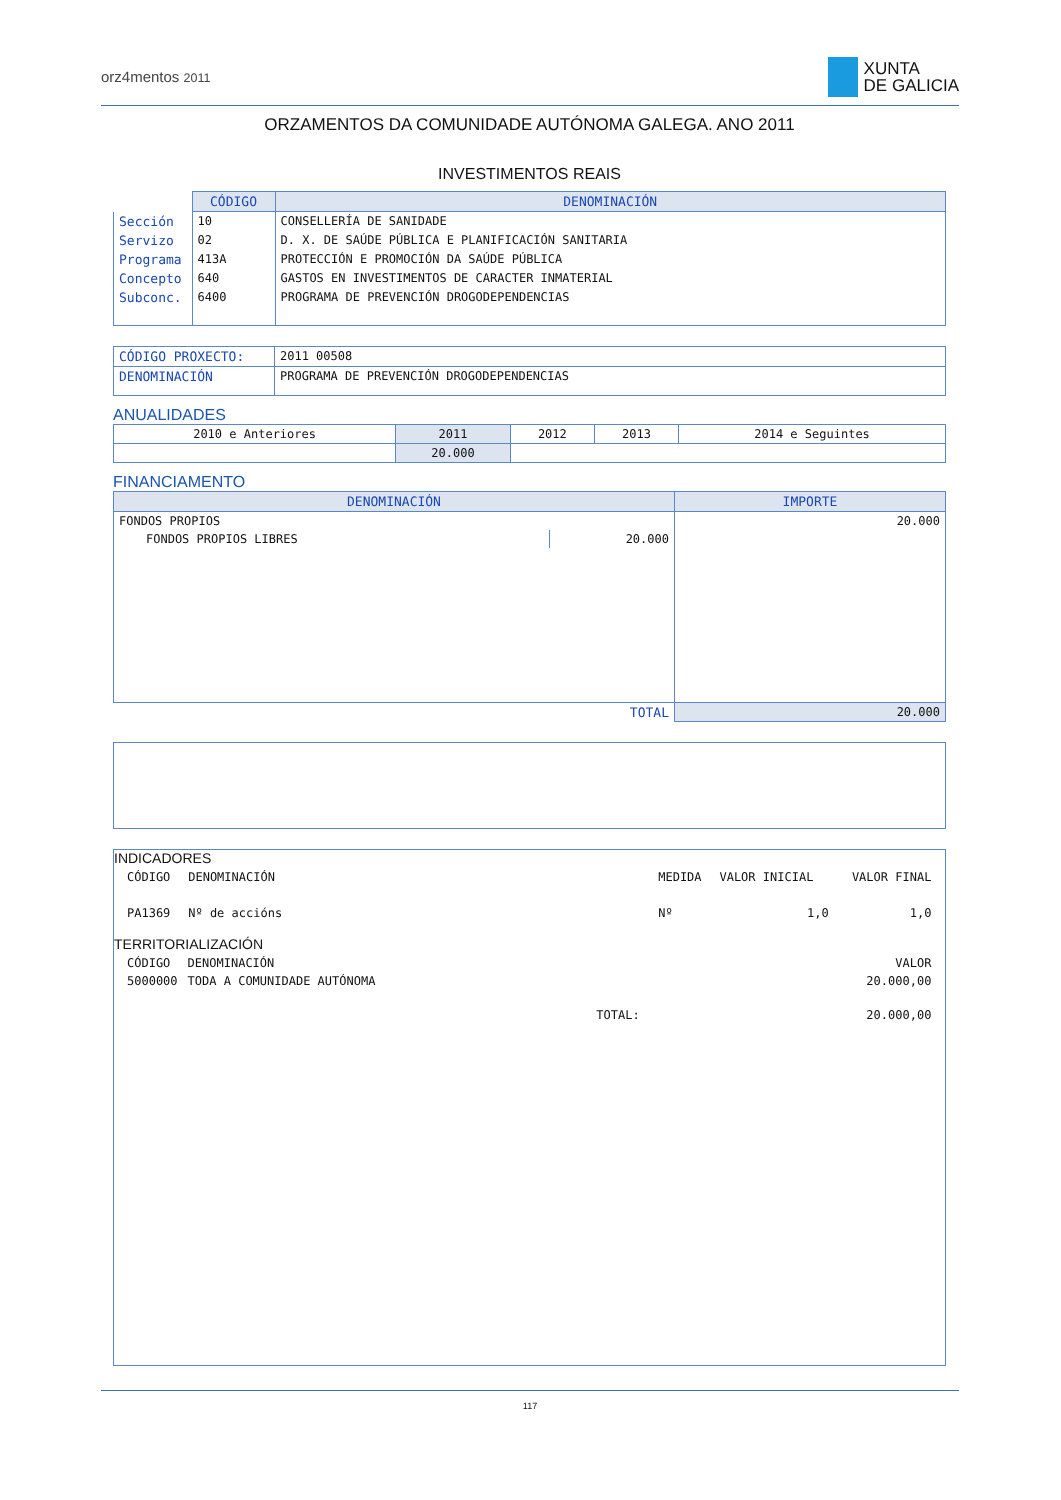orz4mentos 2011
XUNTA
DE GALICIA
ORZAMENTOS DA COMUNIDADE AUTÓNOMA GALEGA. ANO 2011
INVESTIMENTOS REAIS
| | CÓDIGO | DENOMINACIÓN |
| Sección | 10 | CONSELLERÍA DE SANIDADE |
| Servizo | 02 | D. X. DE SAÚDE PÚBLICA E PLANIFICACIÓN SANITARIA |
| Programa | 413A | PROTECCIÓN E PROMOCIÓN DA SAÚDE PÚBLICA |
| Concepto | 640 | GASTOS EN INVESTIMENTOS DE CARACTER INMATERIAL |
| Subconc. | 6400 | PROGRAMA DE PREVENCIÓN DROGODEPENDENCIAS |
| CÓDIGO PROXECTO: | 2011 00508 |
| DENOMINACIÓN | PROGRAMA DE PREVENCIÓN DROGODEPENDENCIAS |
ANUALIDADES
| 2010 e Anteriores | 2011 | 2012 | 2013 | 2014 e Seguintes |
| | 20.000 | | | |
FINANCIAMENTO
| DENOMINACIÓN | | IMPORTE |
| --- | --- | --- |
| FONDOS PROPIOS | | 20.000 |
| FONDOS PROPIOS LIBRES | 20.000 | |
| TOTAL | | 20.000 |
INDICADORES
| CÓDIGO | DENOMINACIÓN | MEDIDA | VALOR INICIAL | VALOR FINAL |
| PA1369 | Nº de accións | Nº | 1,0 | 1,0 |
TERRITORIALIZACIÓN
| CÓDIGO | DENOMINACIÓN | | VALOR |
| 5000000 | TODA A COMUNIDADE AUTÓNOMA | | 20.000,00 |
| | | TOTAL: | 20.000,00 |
117